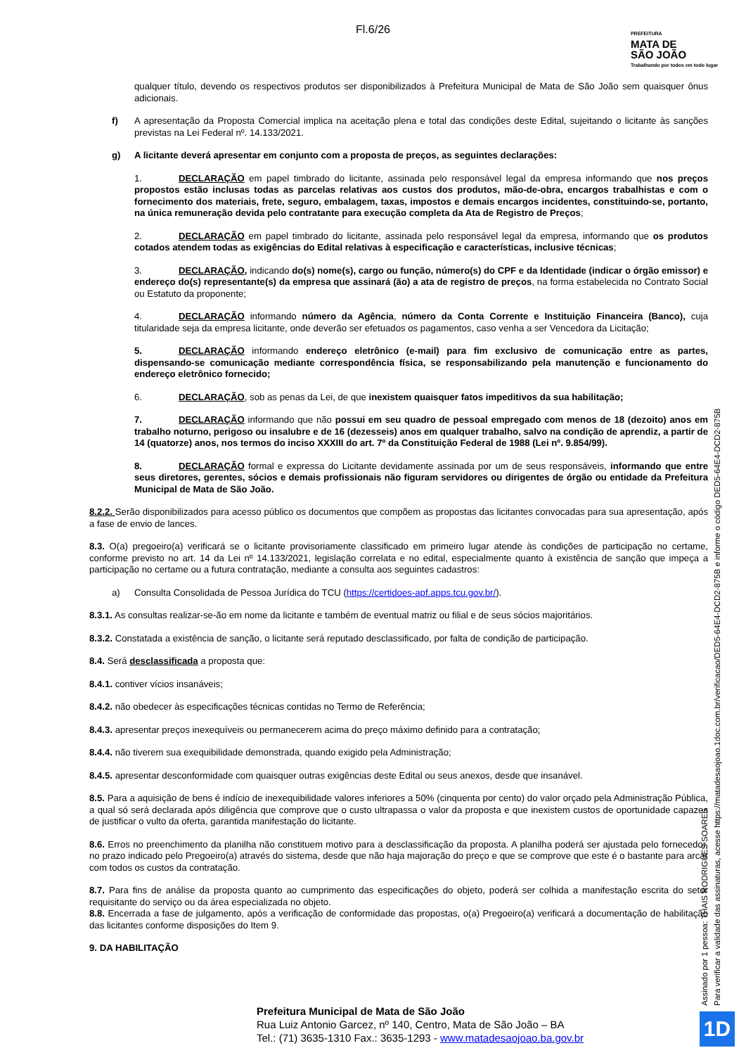Fl.6/26
PREFEITURA
MATA DE
SÃO JOÃO
Trabalhando por todos em todo lugar
qualquer título, devendo os respectivos produtos ser disponibilizados à Prefeitura Municipal de Mata de São João sem quaisquer ônus adicionais.
f) A apresentação da Proposta Comercial implica na aceitação plena e total das condições deste Edital, sujeitando o licitante às sanções previstas na Lei Federal nº. 14.133/2021.
g) A licitante deverá apresentar em conjunto com a proposta de preços, as seguintes declarações:
1. DECLARAÇÃO em papel timbrado do licitante, assinada pelo responsável legal da empresa informando que nos preços propostos estão inclusas todas as parcelas relativas aos custos dos produtos, mão-de-obra, encargos trabalhistas e com o fornecimento dos materiais, frete, seguro, embalagem, taxas, impostos e demais encargos incidentes, constituindo-se, portanto, na única remuneração devida pelo contratante para execução completa da Ata de Registro de Preços;
2. DECLARAÇÃO em papel timbrado do licitante, assinada pelo responsável legal da empresa, informando que os produtos cotados atendem todas as exigências do Edital relativas à especificação e características, inclusive técnicas;
3. DECLARAÇÃO, indicando do(s) nome(s), cargo ou função, número(s) do CPF e da Identidade (indicar o órgão emissor) e endereço do(s) representante(s) da empresa que assinará (ão) a ata de registro de preços, na forma estabelecida no Contrato Social ou Estatuto da proponente;
4. DECLARAÇÃO informando número da Agência, número da Conta Corrente e Instituição Financeira (Banco), cuja titularidade seja da empresa licitante, onde deverão ser efetuados os pagamentos, caso venha a ser Vencedora da Licitação;
5. DECLARAÇÃO informando endereço eletrônico (e-mail) para fim exclusivo de comunicação entre as partes, dispensando-se comunicação mediante correspondência física, se responsabilizando pela manutenção e funcionamento do endereço eletrônico fornecido;
6. DECLARAÇÃO, sob as penas da Lei, de que inexistem quaisquer fatos impeditivos da sua habilitação;
7. DECLARAÇÃO informando que não possui em seu quadro de pessoal empregado com menos de 18 (dezoito) anos em trabalho noturno, perigoso ou insalubre e de 16 (dezesseis) anos em qualquer trabalho, salvo na condição de aprendiz, a partir de 14 (quatorze) anos, nos termos do inciso XXXIII do art. 7º da Constituição Federal de 1988 (Lei nº. 9.854/99).
8. DECLARAÇÃO formal e expressa do Licitante devidamente assinada por um de seus responsáveis, informando que entre seus diretores, gerentes, sócios e demais profissionais não figuram servidores ou dirigentes de órgão ou entidade da Prefeitura Municipal de Mata de São João.
8.2.2. Serão disponibilizados para acesso público os documentos que compõem as propostas das licitantes convocadas para sua apresentação, após a fase de envio de lances.
8.3. O(a) pregoeiro(a) verificará se o licitante provisoriamente classificado em primeiro lugar atende às condições de participação no certame, conforme previsto no art. 14 da Lei nº 14.133/2021, legislação correlata e no edital, especialmente quanto à existência de sanção que impeça a participação no certame ou a futura contratação, mediante a consulta aos seguintes cadastros:
a) Consulta Consolidada de Pessoa Jurídica do TCU (https://certidoes-apf.apps.tcu.gov.br/).
8.3.1. As consultas realizar-se-ão em nome da licitante e também de eventual matriz ou filial e de seus sócios majoritários.
8.3.2. Constatada a existência de sanção, o licitante será reputado desclassificado, por falta de condição de participação.
8.4. Será desclassificada a proposta que:
8.4.1. contiver vícios insanáveis;
8.4.2. não obedecer às especificações técnicas contidas no Termo de Referência;
8.4.3. apresentar preços inexequíveis ou permanecerem acima do preço máximo definido para a contratação;
8.4.4. não tiverem sua exequibilidade demonstrada, quando exigido pela Administração;
8.4.5. apresentar desconformidade com quaisquer outras exigências deste Edital ou seus anexos, desde que insanável.
8.5. Para a aquisição de bens é indício de inexequibilidade valores inferiores a 50% (cinquenta por cento) do valor orçado pela Administração Pública, a qual só será declarada após diligência que comprove que o custo ultrapassa o valor da proposta e que inexistem custos de oportunidade capazes de justificar o vulto da oferta, garantida manifestação do licitante.
8.6. Erros no preenchimento da planilha não constituem motivo para a desclassificação da proposta. A planilha poderá ser ajustada pelo fornecedor, no prazo indicado pelo Pregoeiro(a) através do sistema, desde que não haja majoração do preço e que se comprove que este é o bastante para arcar com todos os custos da contratação.
8.7. Para fins de análise da proposta quanto ao cumprimento das especificações do objeto, poderá ser colhida a manifestação escrita do setor requisitante do serviço ou da área especializada no objeto.
8.8. Encerrada a fase de julgamento, após a verificação de conformidade das propostas, o(a) Pregoeiro(a) verificará a documentação de habilitação das licitantes conforme disposições do Item 9.
9. DA HABILITAÇÃO
Assinado por 1 pessoa: THAIS RODRIGUES SOARES
Para verificar a validade das assinaturas, acesse https://matadesaojoao.1doc.com.br/verificacao/DED5-64E4-DCD2-875B e informe o código DED5-64E4-DCD2-875B
Prefeitura Municipal de Mata de São João
Rua Luiz Antonio Garcez, nº 140, Centro, Mata de São João – BA
Tel.: (71) 3635-1310 Fax.: 3635-1293 - www.matadesaojoao.ba.gov.br
1D